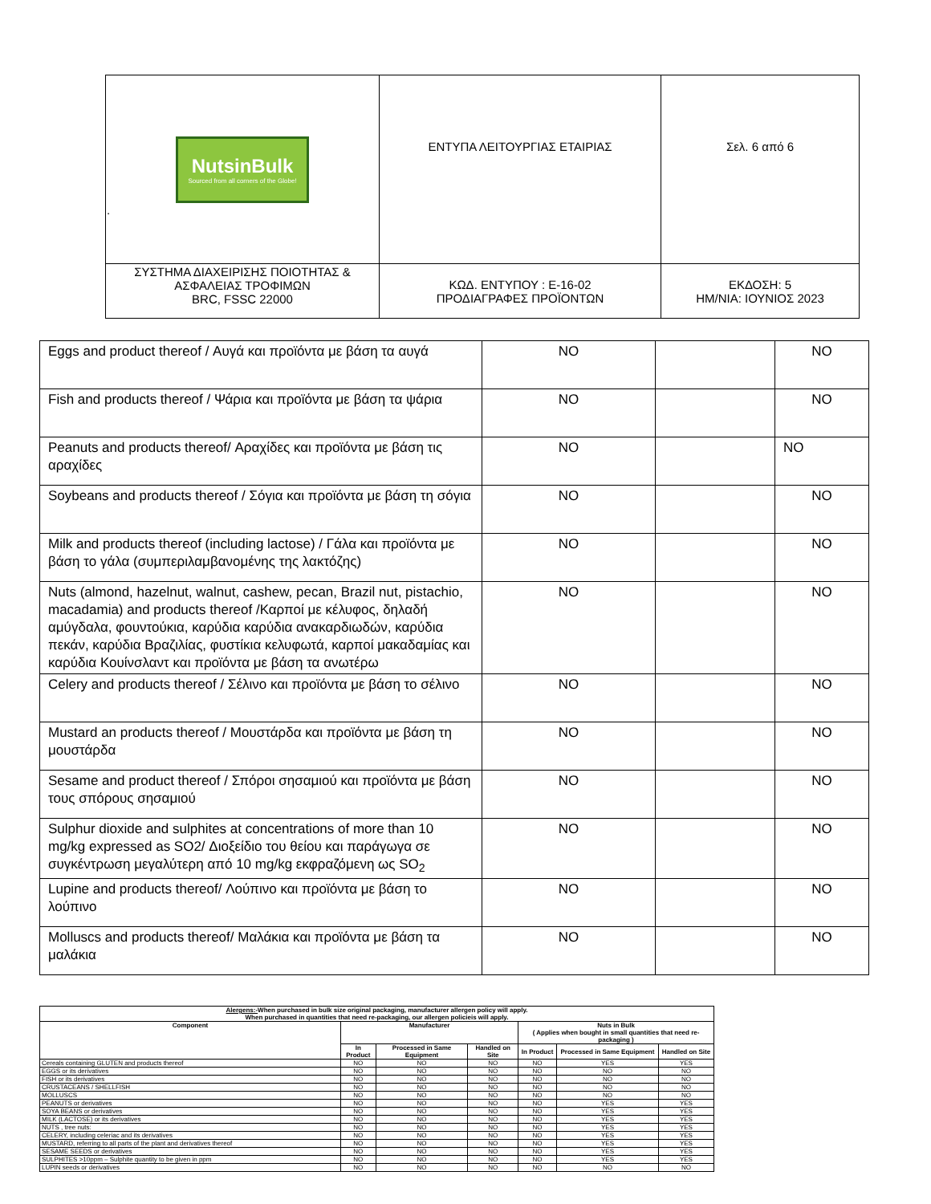| NutsinBulk Sourced from all corners of the Globe! . | ΕΝΤΥΠΑ ΛΕΙΤΟΥΡΓΙΑΣ ΕΤΑΙΡΙΑΣ | Σελ. 6 από 6 |
| ΣΥΣΤΗΜΑ ΔΙΑΧΕΙΡΙΣΗΣ ΠΟΙΟΤΗΤΑΣ & ΑΣΦΑΛΕΙΑΣ ΤΡΟΦΙΜΩΝ BRC, FSSC 22000 | ΚΩΔ. ΕΝΤΥΠΟΥ : Ε-16-02 ΠΡΟΔΙΑΓΡΑΦΕΣ ΠΡΟΪΟΝΤΩΝ | ΕΚΔΟΣΗ: 5 ΗΜ/ΝΙΑ: ΙΟΥΝΙΟΣ 2023 |
| Eggs and product thereof / Αυγά και προϊόντα με βάση τα αυγά | NO | | NO |
| Fish and products thereof / Ψάρια και προϊόντα με βάση τα ψάρια | NO | | NO |
| Peanuts and products thereof/ Αραχίδες και προϊόντα με βάση τις αραχίδες | NO | | NO |
| Soybeans and products thereof / Σόγια και προϊόντα με βάση τη σόγια | NO | | NO |
| Milk and products thereof (including lactose) / Γάλα και προϊόντα με βάση το γάλα (συμπεριλαμβανομένης της λακτόζης) | NO | | NO |
| Nuts (almond, hazelnut, walnut, cashew, pecan, Brazil nut, pistachio, macadamia) and products thereof /Καρποί με κέλυφος, δηλαδή αμύγδαλα, φουντούκια, καρύδια καρύδια ανακαρδιωδών, καρύδια πεκάν, καρύδια Βραζιλίας, φυστίκια κελυφωτά, καρποί μακαδαμίας και καρύδια Κουίνσλαντ και προϊόντα με βάση τα ανωτέρω | NO | | NO |
| Celery and products thereof / Σέλινο και προϊόντα με βάση το σέλινο | NO | | NO |
| Mustard an products thereof / Μουστάρδα και προϊόντα με βάση τη μουστάρδα | NO | | NO |
| Sesame and product thereof / Σπόροι σησαμιού και προϊόντα με βάση τους σπόρους σησαμιού | NO | | NO |
| Sulphur dioxide and sulphites at concentrations of more than 10 mg/kg expressed as SO2/ Διοξείδιο του θείου και παράγωγα σε συγκέντρωση μεγαλύτερη από 10 mg/kg εκφραζόμενη ως SO<sub>2</sub> | NO | | NO |
| Lupine and products thereof/ Λούπινο και προϊόντα με βάση το λούπινο | NO | | NO |
| Molluscs and products thereof/ Μαλάκια και προϊόντα με βάση τα μαλάκια | NO | | NO |
| Alergens:- When purchased in bulk size original packaging, manufacturer allergen policy will apply. When purchased in quantities that need re-packaging, our allergen policieis will apply. | | | | | | |
| --- | --- | --- | --- | --- | --- | --- |
| Component | Manufacturer | | | Nuts in Bulk ( Applies when bought in small quantities that need re-packaging ) | | |
| | In Product | Processed in Same Equipment | Handled on Site | In Product | Processed in Same Equipment | Handled on Site |
| Cereals containing GLUTEN and products thereof | NO | NO | NO | NO | YES | YES |
| EGGS or its derivatives | NO | NO | NO | NO | NO | NO |
| FISH or its derivatives | NO | NO | NO | NO | NO | NO |
| CRUSTACEANS / SHELLFISH | NO | NO | NO | NO | NO | NO |
| MOLLUSCS | NO | NO | NO | NO | NO | NO |
| PEANUTS or derivatives | NO | NO | NO | NO | YES | YES |
| SOYA BEANS or derivatives | NO | NO | NO | NO | YES | YES |
| MILK (LACTOSE) or its derivatives | NO | NO | NO | NO | YES | YES |
| NUTS , tree nuts: | NO | NO | NO | NO | YES | YES |
| CELERY, including celeriac and its derivatives | NO | NO | NO | NO | YES | YES |
| MUSTARD, referring to all parts of the plant and derivatives thereof | NO | NO | NO | NO | YES | YES |
| SESAME SEEDS or derivatives | NO | NO | NO | NO | YES | YES |
| SULPHITES >10ppm – Sulphite quantity to be given in ppm | NO | NO | NO | NO | YES | YES |
| LUPIN seeds or derivatives | NO | NO | NO | NO | NO | NO |